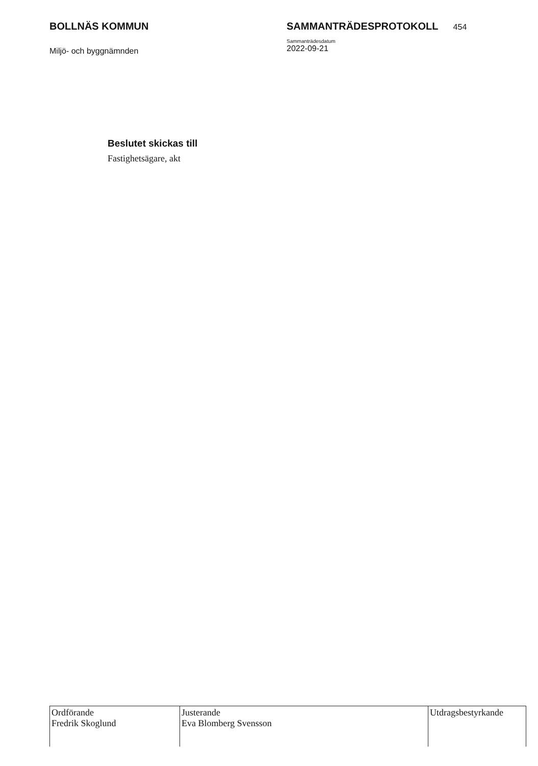BOLLNÄS KOMMUN
Miljö- och byggnämnden
SAMMANTRÄDESPROTOKOLL 454
Sammanträdesdatum
2022-09-21
Beslutet skickas till
Fastighetsägare, akt
| Ordförande Fredrik Skoglund | Justerande Eva Blomberg Svensson | Utdragsbestyrkande |